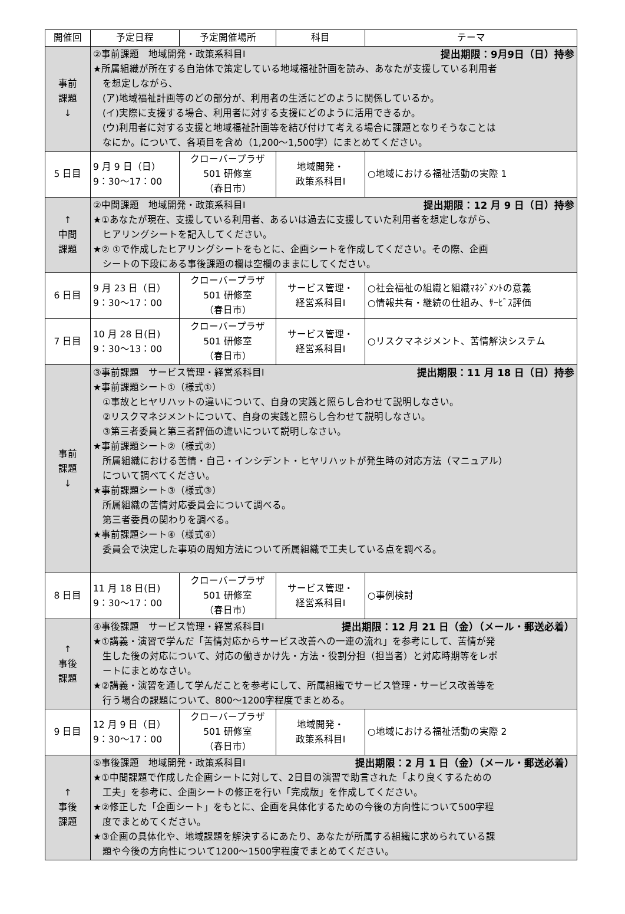| 開催回 | 予定日程 | 予定開催場所 | 科目 | テーマ |
| --- | --- | --- | --- | --- |
| 事前 課題 ↓ | ②事前課題 地域開発・政策系科目Ⅰ 提出期限：9月9日（日）持参 ★所属組織が所在する自治体で策定している地域福祉計画を読み、あなたが支援している利用者 を想定しながら、 (ア)地域福祉計画等のどの部分が、利用者の生活にどのように関係しているか。 (イ)実際に支援する場合、利用者に対する支援にどのように活用できるか。 (ウ)利用者に対する支援と地域福祉計画等を結び付けて考える場合に課題となりそうなことは なにか。について、各項目を含め（1,200～1,500字）にまとめてください。 | | | |
| 5 日目 | 9 月 9 日（日） 9：30～17：00 | クローバープラザ 501 研修室 （春日市） | 地域開発・ 政策系科目Ⅰ | ○地域における福祉活動の実際 1 |
| ↑ 中間 課題 | ②中間課題 地域開発・政策系科目Ⅰ 提出期限：12 月 9 日（日）持参 ★①あなたが現在、支援している利用者、あるいは過去に支援していた利用者を想定しながら、 ヒアリングシートを記入してください。 ★② ①で作成したヒアリングシートをもとに、企画シートを作成してください。その際、企画 シートの下段にある事後課題の欄は空欄のままにしてください。 | | | |
| 6 日目 | 9 月 23 日（日） 9：30～17：00 | クローバープラザ 501 研修室 （春日市） | サービス管理・ 経営系科目Ⅰ | ○社会福祉の組織と組織ﾏﾈｼﾞﾒﾝﾄの意義 ○情報共有・継続の仕組み、ｻｰﾋﾞｽ評価 |
| 7 日目 | 10 月 28 日(日) 9：30～13：00 | クローバープラザ 501 研修室 （春日市） | サービス管理・ 経営系科目Ⅰ | ○リスクマネジメント、苦情解決システム |
| 事前 課題 ↓ | ③事前課題 サービス管理・経営系科目Ⅰ 提出期限：11 月 18 日（日）持参 ★事前課題シート①（様式①） ①事故とヒヤリハットの違いについて、自身の実践と照らし合わせて説明しなさい。 ②リスクマネジメントについて、自身の実践と照らし合わせて説明しなさい。 ③第三者委員と第三者評価の違いについて説明しなさい。 ★事前課題シート②（様式②） 所属組織における苦情・自己・インシデント・ヒヤリハットが発生時の対応方法（マニュアル） について調べてください。 ★事前課題シート③（様式③） 所属組織の苦情対応委員会について調べる。 第三者委員の関わりを調べる。 ★事前課題シート④（様式④） 委員会で決定した事項の周知方法について所属組織で工夫している点を調べる。 | | | |
| 8 日目 | 11 月 18 日(日) 9：30～17：00 | クローバープラザ 501 研修室 （春日市） | サービス管理・ 経営系科目Ⅰ | ○事例検討 |
| ↑ 事後 課題 | ④事後課題 サービス管理・経営系科目Ⅰ 提出期限：12 月 21 日（金）（メール・郵送必着） ★①講義・演習で学んだ「苦情対応からサービス改善への一連の流れ」を参考にして、苦情が発 生した後の対応について、対応の働きかけ先・方法・役割分担（担当者）と対応時期等をレポ ートにまとめなさい。 ★②講義・演習を通して学んだことを参考にして、所属組織でサービス管理・サービス改善等を 行う場合の課題について、800～1200字程度でまとめる。 | | | |
| 9 日目 | 12 月 9 日（日） 9：30～17：00 | クローバープラザ 501 研修室 （春日市） | 地域開発・ 政策系科目Ⅰ | ○地域における福祉活動の実際 2 |
| ↑ 事後 課題 | ⑤事後課題 地域開発・政策系科目Ⅰ 提出期限：2 月 1 日（金）（メール・郵送必着） ★①中間課題で作成した企画シートに対して、2日目の演習で助言された「より良くするための 工夫」を参考に、企画シートの修正を行い「完成版」を作成してください。 ★②修正した「企画シート」をもとに、企画を具体化するための今後の方向性について500字程 度でまとめてください。 ★③企画の具体化や、地域課題を解決するにあたり、あなたが所属する組織に求められている課 題や今後の方向性について1200～1500字程度でまとめてください。 | | | |